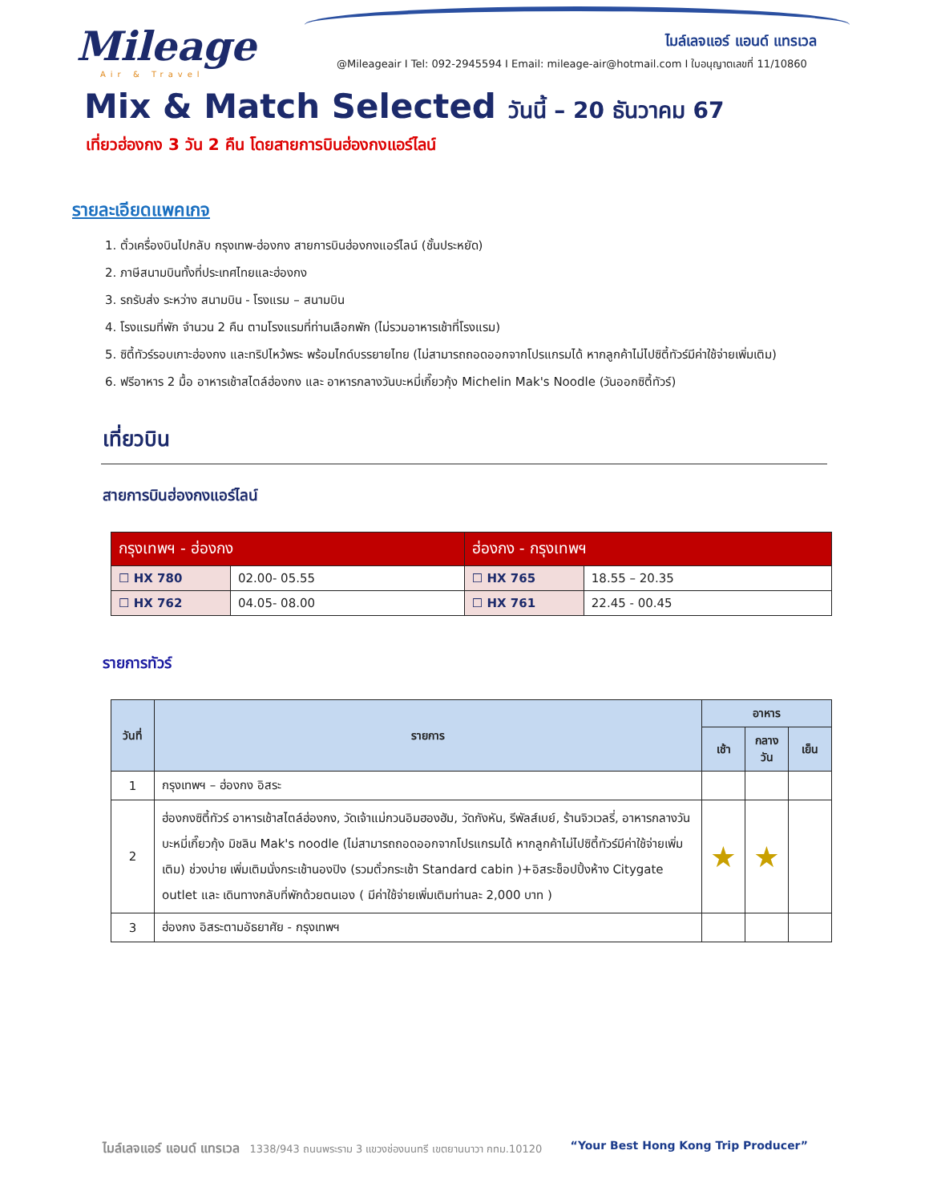Mileage
Air & Travel
ไมล์เลจแอร์ แอนด์ แทรเวล
@Mileageair I Tel: 092-2945594 I Email: mileage-air@hotmail.com I ใบอนุญาตเลขที่ 11/10860
Mix & Match Selected วันนี้ – 20 ธันวาคม 67
เที่ยวฮ่องกง 3 วัน 2 คืน โดยสายการบินฮ่องกงแอร์ไลน์
รายละเอียดแพคเกจ
1. ตั๋วเครื่องบินไปกลับ กรุงเทพ-ฮ่องกง สายการบินฮ่องกงแอร์ไลน์ (ชั้นประหยัด)
2. ภาษีสนามบินทั้งที่ประเทศไทยและฮ่องกง
3. รถรับส่ง ระหว่าง สนามบิน - โรงแรม – สนามบิน
4. โรงแรมที่พัก จำนวน 2 คืน ตามโรงแรมที่ท่านเลือกพัก (ไม่รวมอาหารเช้าที่โรงแรม)
5. ซิตี้ทัวร์รอบเกาะฮ่องกง และทริปไหว้พระ พร้อมไกด์บรรยายไทย (ไม่สามารถถอดออกจากโปรแกรมได้ หากลูกค้าไม่ไปซิตี้ทัวร์มีค่าใช้จ่ายเพิ่มเติม)
6. ฟรีอาหาร 2 มื้อ อาหารเช้าสไตล์ฮ่องกง และ อาหารกลางวันบะหมี่เกี๊ยวกุ้ง Michelin Mak's Noodle (วันออกซิตี้ทัวร์)
เที่ยวบิน
สายการบินฮ่องกงแอร์ไลน์
| กรุงเทพฯ - ฮ่องกง | | ฮ่องกง - กรุงเทพฯ | |
| --- | --- | --- | --- |
| ☐ HX 780 | 02.00- 05.55 | ☐ HX 765 | 18.55 – 20.35 |
| ☐ HX 762 | 04.05- 08.00 | ☐ HX 761 | 22.45 - 00.45 |
รายการทัวร์
| วันที่ | รายการ | อาหาร | | |
| --- | --- | --- | --- | --- |
| | | เช้า | กลางวัน | เย็น |
| 1 | กรุงเทพฯ – ฮ่องกง อิสระ | | | |
| 2 | ฮ่องกงซิตี้ทัวร์ อาหารเช้าสไตล์ฮ่องกง, วัดเจ้าแม่กวนอิมฮองฮัม, วัดกังหัน, รีพัลส์เบย์, ร้านจิวเวลรี่, อาหารกลางวันบะหมี่เกี๊ยวกุ้ง มิชลิน Mak's noodle (ไม่สามารถถอดออกจากโปรแกรมได้ หากลูกค้าไม่ไปซิตี้ทัวร์มีค่าใช้จ่ายเพิ่มเติม) ช่วงบ่าย เพิ่มเติมนั่งกระเช้านองปิง (รวมตั๋วกระเช้า Standard cabin )+อิสระช็อปปิ้งห้าง Citygate outlet และ เดินทางกลับที่พักด้วยตนเอง ( มีค่าใช้จ่ายเพิ่มเติมท่านละ 2,000 บาท ) | ★ | ★ | |
| 3 | ฮ่องกง อิสระตามอัธยาศัย - กรุงเทพฯ | | | |
ไมล์เลจแอร์ แอนด์ แทรเวล 1338/943 ถนนพระราม 3 แขวงช่องนนทรี เขตยานนาวา กทม.10120 “Your Best Hong Kong Trip Producer”